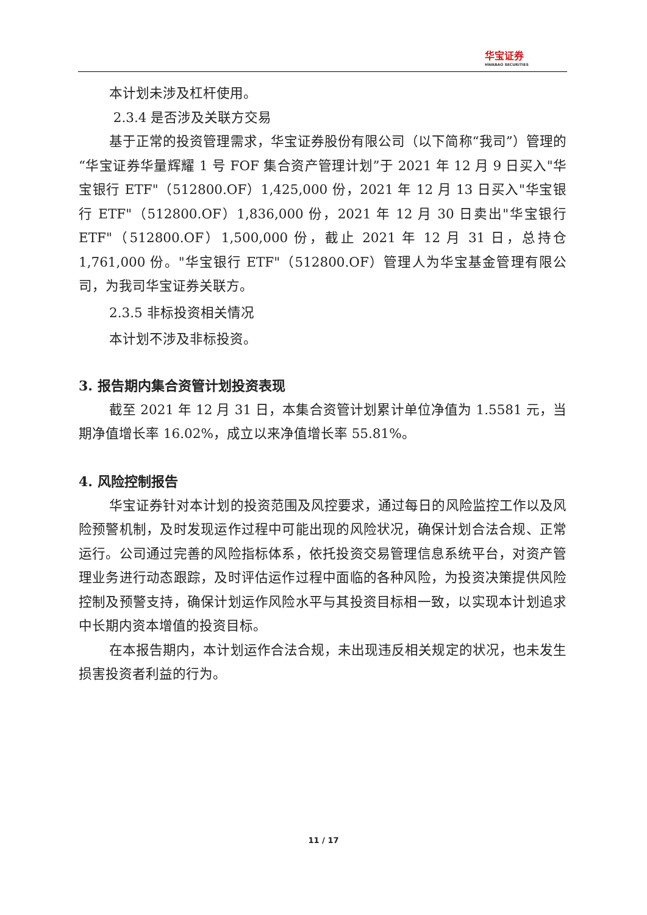华宝证券
HWABAO SECURITIES
本计划未涉及杠杆使用。
2.3.4 是否涉及关联方交易
基于正常的投资管理需求，华宝证券股份有限公司（以下简称“我司”）管理的“华宝证券华量辉耀 1 号 FOF 集合资产管理计划”于 2021 年 12 月 9 日买入"华宝银行 ETF"（512800.OF）1,425,000 份，2021 年 12 月 13 日买入"华宝银行 ETF"（512800.OF）1,836,000 份，2021 年 12 月 30 日卖出"华宝银行 ETF"（512800.OF）1,500,000 份，截止 2021 年 12 月 31 日，总持仓 1,761,000 份。"华宝银行 ETF"（512800.OF）管理人为华宝基金管理有限公司，为我司华宝证券关联方。
2.3.5 非标投资相关情况
本计划不涉及非标投资。
3. 报告期内集合资管计划投资表现
截至 2021 年 12 月 31 日，本集合资管计划累计单位净值为 1.5581 元，当期净值增长率 16.02%，成立以来净值增长率 55.81%。
4. 风险控制报告
华宝证券针对本计划的投资范围及风控要求，通过每日的风险监控工作以及风险预警机制，及时发现运作过程中可能出现的风险状况，确保计划合法合规、正常运行。公司通过完善的风险指标体系，依托投资交易管理信息系统平台，对资产管理业务进行动态跟踪，及时评估运作过程中面临的各种风险，为投资决策提供风险控制及预警支持，确保计划运作风险水平与其投资目标相一致，以实现本计划追求中长期内资本增值的投资目标。
在本报告期内，本计划运作合法合规，未出现违反相关规定的状况，也未发生损害投资者利益的行为。
11 / 17